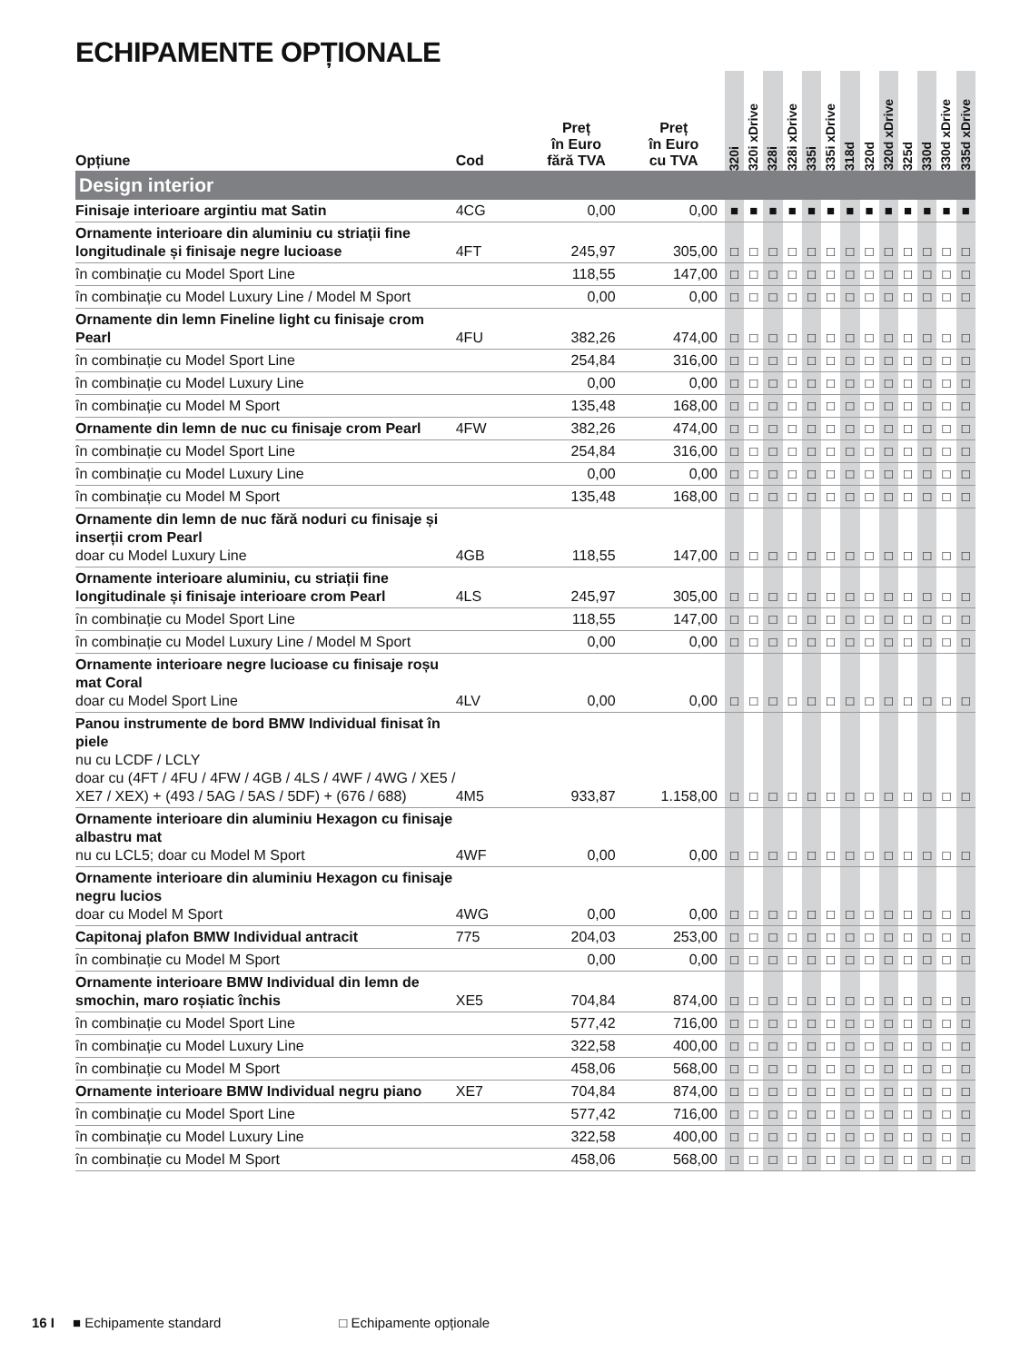ECHIPAMENTE OPȚIONALE
| Opțiune | Cod | Preț în Euro fără TVA | Preț în Euro cu TVA | 320i | 320i xDrive | 328i | 328i xDrive | 335i | 335i xDrive | 318d | 320d | 320d xDrive | 325d | 330d | 330d xDrive | 335d xDrive |
| --- | --- | --- | --- | --- | --- | --- | --- | --- | --- | --- | --- | --- | --- | --- | --- | --- |
| Design interior | | | | | | | | | | | | | | | | |
| Finisaje interioare argintiu mat Satin | 4CG | 0,00 | 0,00 | ■ | ■ | ■ | ■ | ■ | ■ | ■ | ■ | ■ | ■ | ■ | ■ | ■ |
| Ornamente interioare din aluminiu cu striații fine longitudinale și finisaje negre lucioase | 4FT | 245,97 | 305,00 | □ | □ | □ | □ | □ | □ | □ | □ | □ | □ | □ | □ | □ |
| în combinație cu Model Sport Line | | 118,55 | 147,00 | □ | □ | □ | □ | □ | □ | □ | □ | □ | □ | □ | □ | □ |
| în combinație cu Model Luxury Line / Model M Sport | | 0,00 | 0,00 | □ | □ | □ | □ | □ | □ | □ | □ | □ | □ | □ | □ | □ |
| Ornamente din lemn Fineline light cu finisaje crom Pearl | 4FU | 382,26 | 474,00 | □ | □ | □ | □ | □ | □ | □ | □ | □ | □ | □ | □ | □ |
| în combinație cu Model Sport Line | | 254,84 | 316,00 | □ | □ | □ | □ | □ | □ | □ | □ | □ | □ | □ | □ | □ |
| în combinație cu Model Luxury Line | | 0,00 | 0,00 | □ | □ | □ | □ | □ | □ | □ | □ | □ | □ | □ | □ | □ |
| în combinație cu Model M Sport | | 135,48 | 168,00 | □ | □ | □ | □ | □ | □ | □ | □ | □ | □ | □ | □ | □ |
| Ornamente din lemn de nuc cu finisaje crom Pearl | 4FW | 382,26 | 474,00 | □ | □ | □ | □ | □ | □ | □ | □ | □ | □ | □ | □ | □ |
| în combinație cu Model Sport Line | | 254,84 | 316,00 | □ | □ | □ | □ | □ | □ | □ | □ | □ | □ | □ | □ | □ |
| în combinație cu Model Luxury Line | | 0,00 | 0,00 | □ | □ | □ | □ | □ | □ | □ | □ | □ | □ | □ | □ | □ |
| în combinație cu Model M Sport | | 135,48 | 168,00 | □ | □ | □ | □ | □ | □ | □ | □ | □ | □ | □ | □ | □ |
| Ornamente din lemn de nuc fără noduri cu finisaje și inserții crom Pearl doar cu Model Luxury Line | 4GB | 118,55 | 147,00 | □ | □ | □ | □ | □ | □ | □ | □ | □ | □ | □ | □ | □ |
| Ornamente interioare aluminiu, cu striații fine longitudinale și finisaje interioare crom Pearl | 4LS | 245,97 | 305,00 | □ | □ | □ | □ | □ | □ | □ | □ | □ | □ | □ | □ | □ |
| în combinație cu Model Sport Line | | 118,55 | 147,00 | □ | □ | □ | □ | □ | □ | □ | □ | □ | □ | □ | □ | □ |
| în combinație cu Model Luxury Line / Model M Sport | | 0,00 | 0,00 | □ | □ | □ | □ | □ | □ | □ | □ | □ | □ | □ | □ | □ |
| Ornamente interioare negre lucioase cu finisaje roșu mat Coral doar cu Model Sport Line | 4LV | 0,00 | 0,00 | □ | □ | □ | □ | □ | □ | □ | □ | □ | □ | □ | □ | □ |
| Panou instrumente de bord BMW Individual finisat în piele nu cu LCDF / LCLY doar cu (4FT / 4FU / 4FW / 4GB / 4LS / 4WF / 4WG / XE5 / XE7 / XEX) + (493 / 5AG / 5AS / 5DF) + (676 / 688) | 4M5 | 933,87 | 1.158,00 | □ | □ | □ | □ | □ | □ | □ | □ | □ | □ | □ | □ | □ |
| Ornamente interioare din aluminiu Hexagon cu finisaje albastru mat nu cu LCL5; doar cu Model M Sport | 4WF | 0,00 | 0,00 | □ | □ | □ | □ | □ | □ | □ | □ | □ | □ | □ | □ | □ |
| Ornamente interioare din aluminiu Hexagon cu finisaje negru lucios doar cu Model M Sport | 4WG | 0,00 | 0,00 | □ | □ | □ | □ | □ | □ | □ | □ | □ | □ | □ | □ | □ |
| Capitonaj plafon BMW Individual antracit | 775 | 204,03 | 253,00 | □ | □ | □ | □ | □ | □ | □ | □ | □ | □ | □ | □ | □ |
| în combinație cu Model M Sport | | 0,00 | 0,00 | □ | □ | □ | □ | □ | □ | □ | □ | □ | □ | □ | □ | □ |
| Ornamente interioare BMW Individual din lemn de smochin, maro roșiatic închis | XE5 | 704,84 | 874,00 | □ | □ | □ | □ | □ | □ | □ | □ | □ | □ | □ | □ | □ |
| în combinație cu Model Sport Line | | 577,42 | 716,00 | □ | □ | □ | □ | □ | □ | □ | □ | □ | □ | □ | □ | □ |
| în combinație cu Model Luxury Line | | 322,58 | 400,00 | □ | □ | □ | □ | □ | □ | □ | □ | □ | □ | □ | □ | □ |
| în combinație cu Model M Sport | | 458,06 | 568,00 | □ | □ | □ | □ | □ | □ | □ | □ | □ | □ | □ | □ | □ |
| Ornamente interioare BMW Individual negru piano | XE7 | 704,84 | 874,00 | □ | □ | □ | □ | □ | □ | □ | □ | □ | □ | □ | □ | □ |
| în combinație cu Model Sport Line | | 577,42 | 716,00 | □ | □ | □ | □ | □ | □ | □ | □ | □ | □ | □ | □ | □ |
| în combinație cu Model Luxury Line | | 322,58 | 400,00 | □ | □ | □ | □ | □ | □ | □ | □ | □ | □ | □ | □ | □ |
| în combinație cu Model M Sport | | 458,06 | 568,00 | □ | □ | □ | □ | □ | □ | □ | □ | □ | □ | □ | □ | □ |
16 I ■ Echipamente standard □ Echipamente opționale